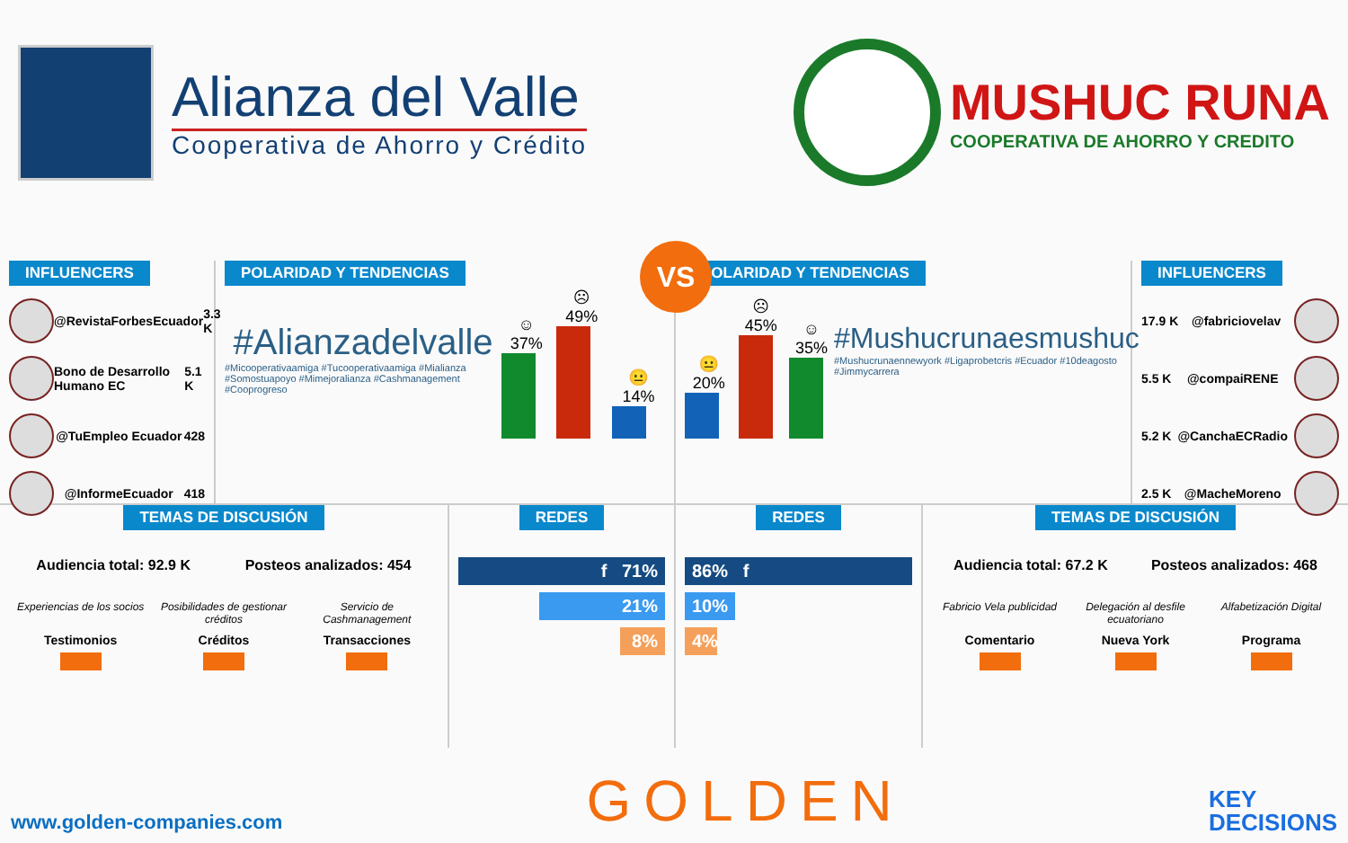Alianza del Valle
Cooperativa de Ahorro y Crédito
MUSHUC RUNA
COOPERATIVA DE AHORRO Y CREDITO
VS
INFLUENCERS
@RevistaForbesEcuador 3.3 K
Bono de Desarrollo Humano EC 5.1 K
@TuEmpleo Ecuador 428
@InformeEcuador 418
POLARIDAD Y TENDENCIAS
#Alianzadelvalle
#Micooperativaamiga #Tucooperativaamiga #Mialianza #Somostuapoyo #Mimejoralianza #Cashmanagement #Cooprogreso
☺ 37%
☹ 49%
😐 14%
POLARIDAD Y TENDENCIAS
😐 20%
☹ 45%
☺ 35%
#Mushucrunaesmushuc
#Mushucrunaennewyork #Ligaprobetcris #Ecuador #10deagosto #Jimmycarrera
INFLUENCERS
17.9 K @fabriciovelav
5.5 K @compaiRENE
5.2 K @CanchaECRadio
2.5 K @MacheMoreno
TEMAS DE DISCUSIÓN
Audiencia total: 92.9 K Posteos analizados: 454
Experiencias de los socios
Testimonios
Posibilidades de gestionar créditos
Créditos
Servicio de Cashmanagement
Transacciones
REDES
f 71%
21%
8%
REDES
86% f
10%
4%
TEMAS DE DISCUSIÓN
Audiencia total: 67.2 K Posteos analizados: 468
Fabricio Vela publicidad
Comentario
Delegación al desfile ecuatoriano
Nueva York
Alfabetización Digital
Programa
www.golden-companies.com GOLDEN KEY
DECISIONS